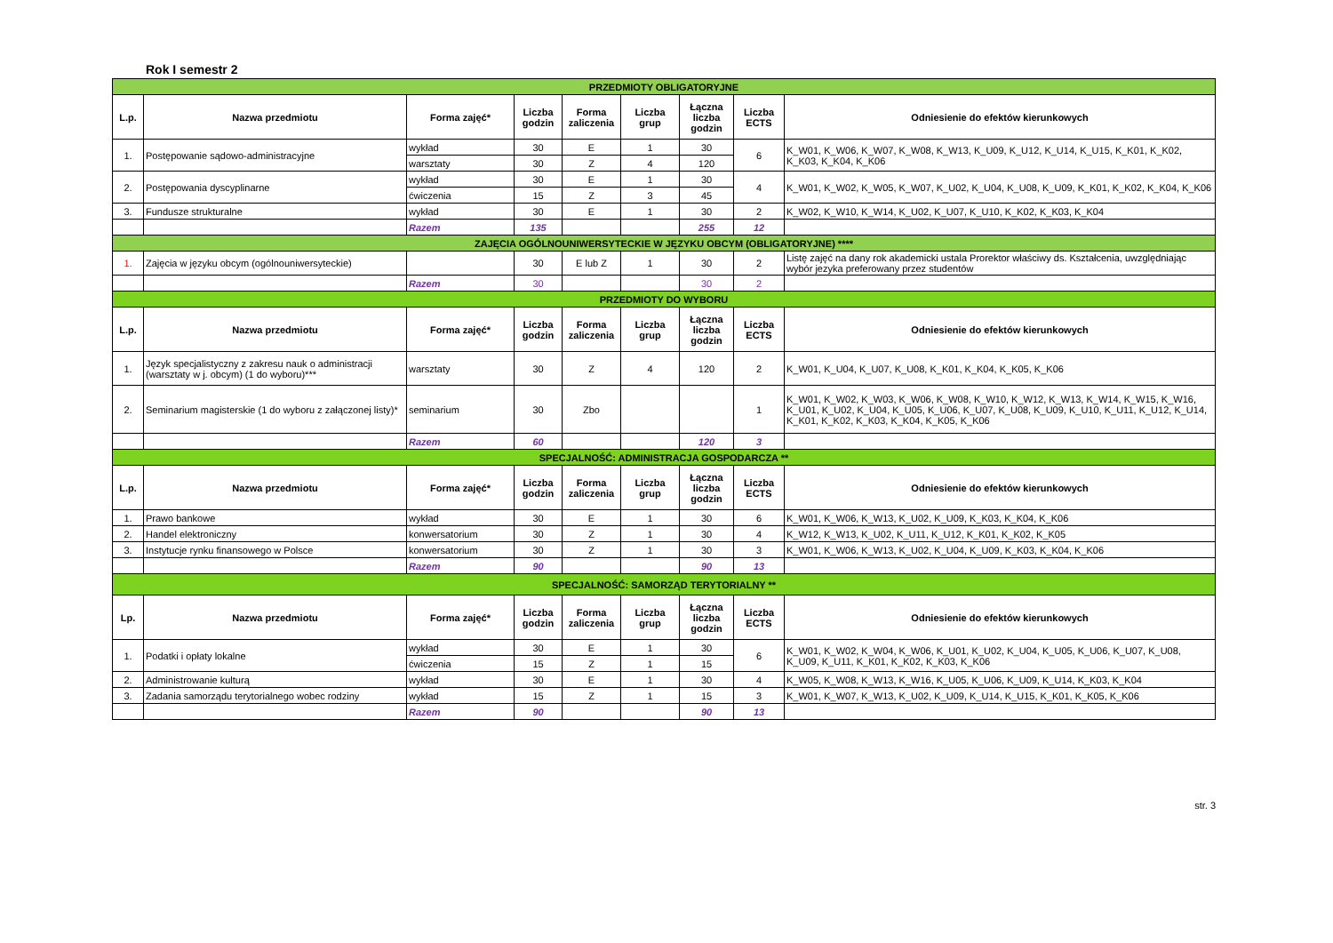Rok I semestr 2
| PRZEDMIOTY OBLIGATORYJNE | | | | | | | | |
| L.p. | Nazwa przedmiotu | Forma zajęć* | Liczba godzin | Forma zaliczenia | Liczba grup | Łączna liczba godzin | Liczba ECTS | Odniesienie do efektów kierunkowych |
| 1. | Postępowanie sądowo-administracyjne | wykład | 30 | E | 1 | 30 | 6 | K_W01, K_W06, K_W07, K_W08, K_W13, K_U09, K_U12, K_U14, K_U15, K_K01, K_K02, K_K03, K_K04, K_K06 |
| | | warsztaty | 30 | Z | 4 | 120 | | |
| 2. | Postępowania dyscyplinarne | wykład | 30 | E | 1 | 30 | 4 | K_W01, K_W02, K_W05, K_W07, K_U02, K_U04, K_U08, K_U09, K_K01, K_K02, K_K04, K_K06 |
| | | ćwiczenia | 15 | Z | 3 | 45 | | |
| 3. | Fundusze strukturalne | wykład | 30 | E | 1 | 30 | 2 | K_W02, K_W10, K_W14, K_U02, K_U07, K_U10, K_K02, K_K03, K_K04 |
| | | Razem | 135 | | | 255 | 12 | |
| ZAJĘCIA OGÓLNOUNIWERSYTECKIE W JĘZYKU OBCYM (OBLIGATORYJNE) **** | | | | | | | | |
| 1. | Zajęcia w języku obcym (ogólnouniwersyteckie) | | 30 | E lub Z | 1 | 30 | 2 | Listę zajęć na dany rok akademicki ustala Prorektor właściwy ds. Kształcenia, uwzględniając wybór jezyka preferowany przez studentów |
| | | Razem | 30 | | | 30 | 2 | |
| PRZEDMIOTY DO WYBORU | | | | | | | | |
| L.p. | Nazwa przedmiotu | Forma zajęć* | Liczba godzin | Forma zaliczenia | Liczba grup | Łączna liczba godzin | Liczba ECTS | Odniesienie do efektów kierunkowych |
| 1. | Język specjalistyczny z zakresu nauk o administracji (warsztaty w j. obcym) (1 do wyboru)*** | warsztaty | 30 | Z | 4 | 120 | 2 | K_W01, K_U04, K_U07, K_U08, K_K01, K_K04, K_K05, K_K06 |
| 2. | Seminarium magisterskie (1 do wyboru z załączonej listy)* | seminarium | 30 | Zbo | | | 1 | K_W01, K_W02, K_W03, K_W06, K_W08, K_W10, K_W12, K_W13, K_W14, K_W15, K_W16, K_U01, K_U02, K_U04, K_U05, K_U06, K_U07, K_U08, K_U09, K_U10, K_U11, K_U12, K_U14, K_K01, K_K02, K_K03, K_K04, K_K05, K_K06 |
| | | Razem | 60 | | | 120 | 3 | |
| SPECJALNOŚĆ: ADMINISTRACJA GOSPODARCZA ** | | | | | | | | |
| L.p. | Nazwa przedmiotu | Forma zajęć* | Liczba godzin | Forma zaliczenia | Liczba grup | Łączna liczba godzin | Liczba ECTS | Odniesienie do efektów kierunkowych |
| 1. | Prawo bankowe | wykład | 30 | E | 1 | 30 | 6 | K_W01, K_W06, K_W13, K_U02, K_U09, K_K03, K_K04, K_K06 |
| 2. | Handel elektroniczny | konwersatorium | 30 | Z | 1 | 30 | 4 | K_W12, K_W13, K_U02, K_U11, K_U12, K_K01, K_K02, K_K05 |
| 3. | Instytucje rynku finansowego w Polsce | konwersatorium | 30 | Z | 1 | 30 | 3 | K_W01, K_W06, K_W13, K_U02, K_U04, K_U09, K_K03, K_K04, K_K06 |
| | | Razem | 90 | | | 90 | 13 | |
| SPECJALNOŚĆ: SAMORZĄD TERYTORIALNY ** | | | | | | | | |
| Lp. | Nazwa przedmiotu | Forma zajęć* | Liczba godzin | Forma zaliczenia | Liczba grup | Łączna liczba godzin | Liczba ECTS | Odniesienie do efektów kierunkowych |
| 1. | Podatki i opłaty lokalne | wykład | 30 | E | 1 | 30 | 6 | K_W01, K_W02, K_W04, K_W06, K_U01, K_U02, K_U04, K_U05, K_U06, K_U07, K_U08, K_U09, K_U11, K_K01, K_K02, K_K03, K_K06 |
| | | ćwiczenia | 15 | Z | 1 | 15 | | |
| 2. | Administrowanie kulturą | wykład | 30 | E | 1 | 30 | 4 | K_W05, K_W08, K_W13, K_W16, K_U05, K_U06, K_U09, K_U14, K_K03, K_K04 |
| 3. | Zadania samorządu terytorialnego wobec rodziny | wykład | 15 | Z | 1 | 15 | 3 | K_W01, K_W07, K_W13, K_U02, K_U09, K_U14, K_U15, K_K01, K_K05, K_K06 |
| | | Razem | 90 | | | 90 | 13 | |
str. 3